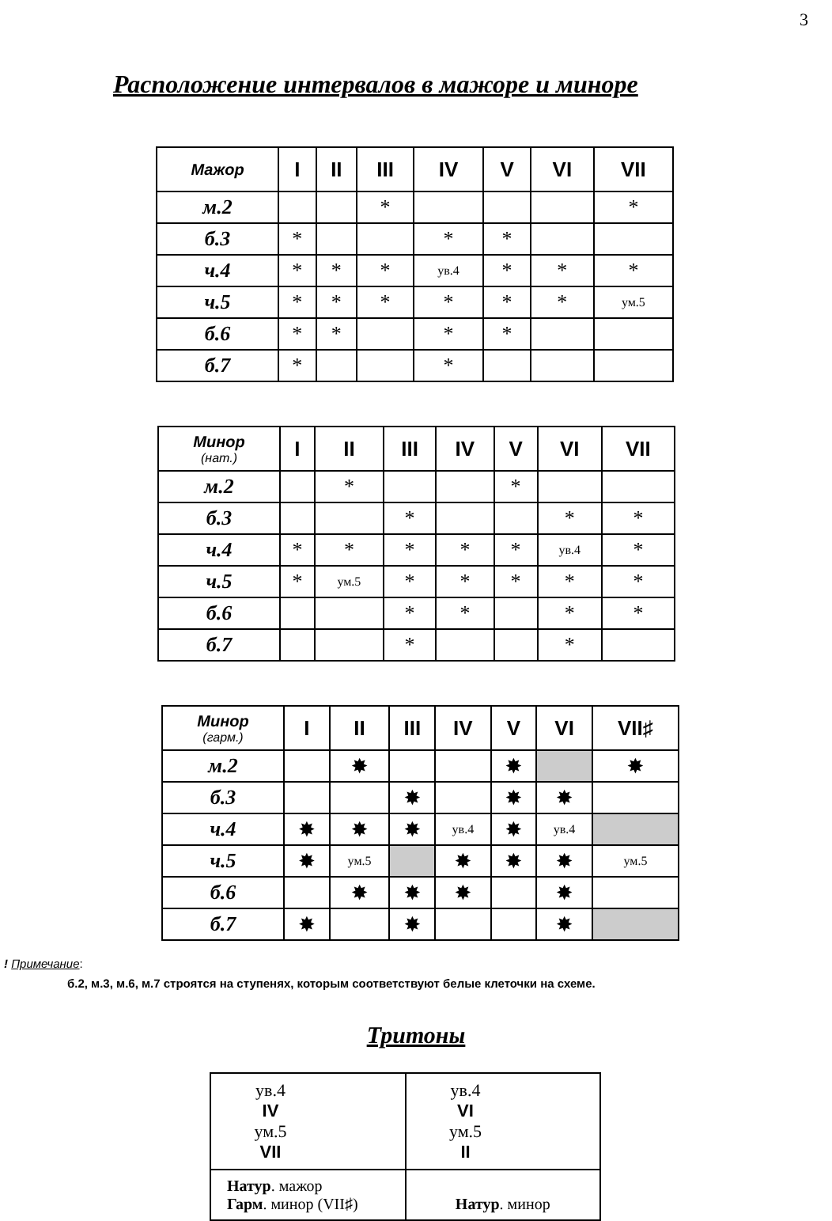3
Расположение интервалов в мажоре и миноре
| Мажор | I | II | III | IV | V | VI | VII |
| --- | --- | --- | --- | --- | --- | --- | --- |
| м.2 | | | * | | | | * |
| б.3 | * | | | * | * | | |
| ч.4 | * | * | * | ув.4 | * | * | * |
| ч.5 | * | * | * | * | * | * | ум.5 |
| б.6 | * | * | | * | * | | |
| б.7 | * | | | * | | | |
| Минор (нат.) | I | II | III | IV | V | VI | VII |
| --- | --- | --- | --- | --- | --- | --- | --- |
| м.2 | | * | | | * | | |
| б.3 | | | * | | | * | * |
| ч.4 | * | * | * | * | * | ув.4 | * |
| ч.5 | * | ум.5 | * | * | * | * | * |
| б.6 | | | * | * | | * | * |
| б.7 | | | * | | | * | |
| Минор (гарм.) | I | II | III | IV | V | VI | VII♯ |
| --- | --- | --- | --- | --- | --- | --- | --- |
| м.2 | | ✸ | | | ✸ | | ✸ |
| б.3 | | | ✸ | | ✸ | ✸ | |
| ч.4 | ✸ | ✸ | ✸ | ув.4 | ✸ | ув.4 | |
| ч.5 | ✸ | ум.5 | | ✸ | ✸ | ✸ | ум.5 |
| б.6 | | ✸ | ✸ | ✸ | | ✸ | |
| б.7 | ✸ | | ✸ | | | ✸ | |
! Примечание:
б.2, м.3, м.6, м.7 строятся на ступенях, которым соответствуют белые клеточки на схеме.
Тритоны
| ув.4 IV ум.5 VII | ув.4 VI ум.5 II |
| Натур . мажор Гарм . минор (VII♯) | Натур . минор |